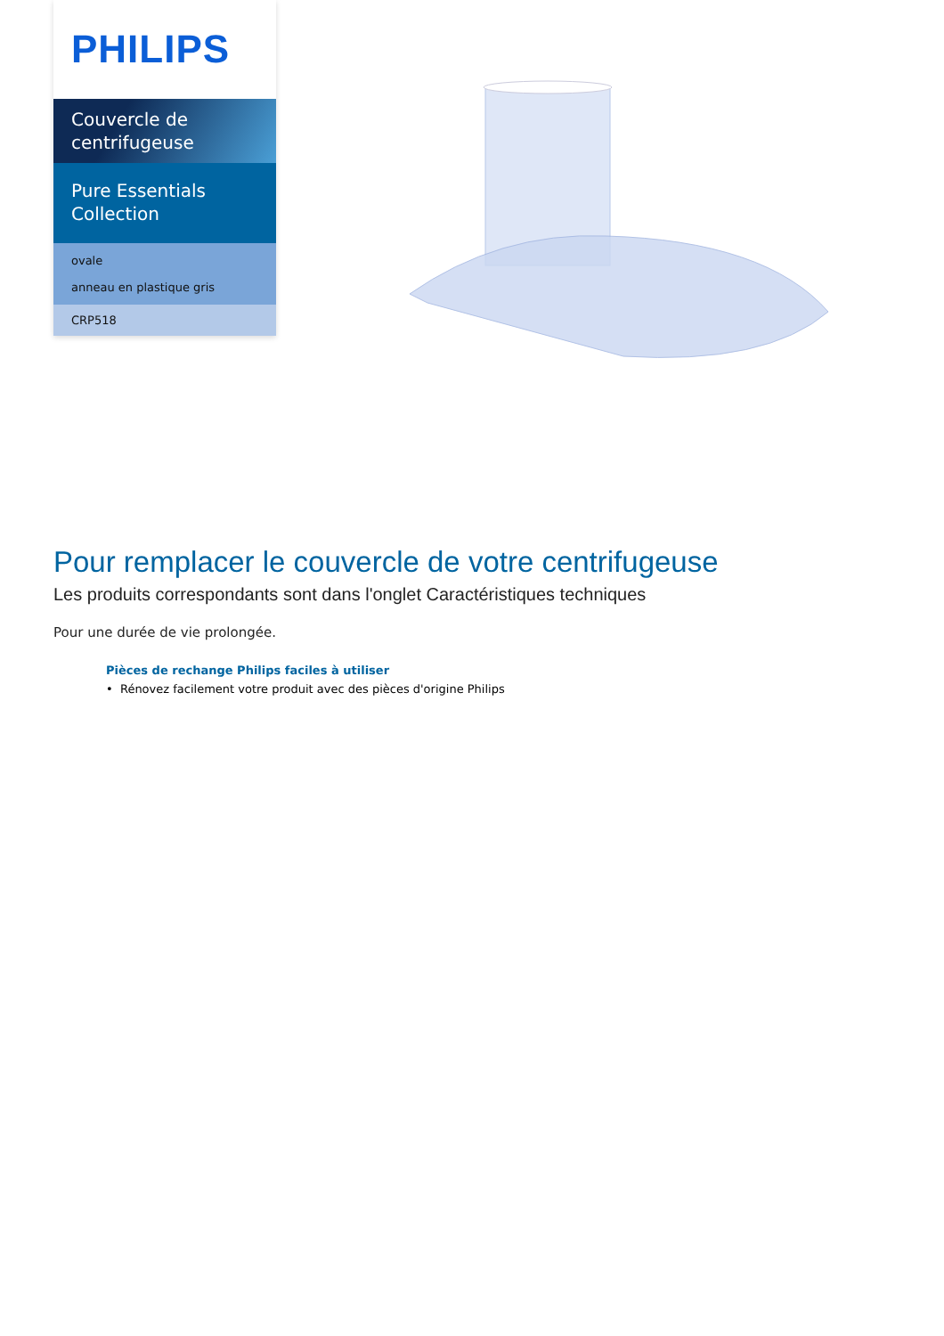PHILIPS
Couvercle de centrifugeuse
Pure Essentials Collection
ovale
anneau en plastique gris
CRP518
Pour remplacer le couvercle de votre centrifugeuse
Les produits correspondants sont dans l'onglet Caractéristiques techniques
Pour une durée de vie prolongée.
Pièces de rechange Philips faciles à utiliser
• Rénovez facilement votre produit avec des pièces d'origine Philips